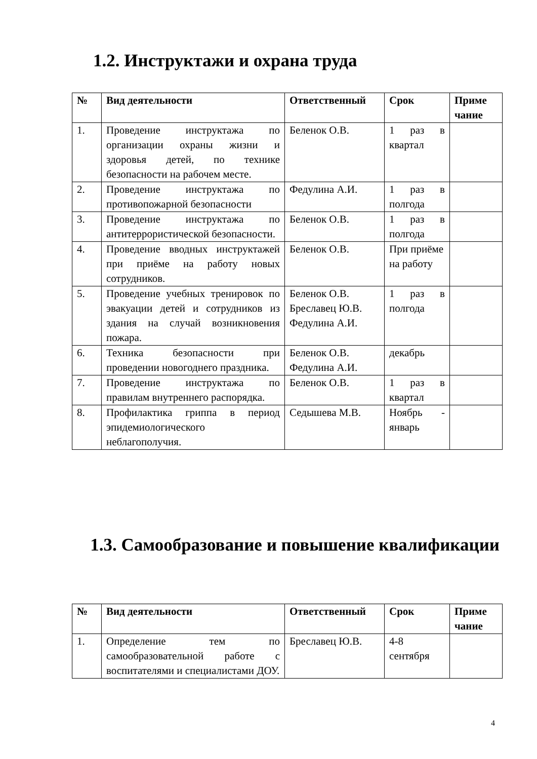1.2. Инструктажи и охрана труда
| № | Вид деятельности | Ответственный | Срок | Приме чание |
| --- | --- | --- | --- | --- |
| 1. | Проведение инструктажа по организации охраны жизни и здоровья детей, по технике безопасности на рабочем месте. | Беленок О.В. | 1 раз в квартал | |
| 2. | Проведение инструктажа по противопожарной безопасности | Федулина А.И. | 1 раз в полгода | |
| 3. | Проведение инструктажа по антитеррористической безопасности. | Беленок О.В. | 1 раз в полгода | |
| 4. | Проведение вводных инструктажей при приёме на работу новых сотрудников. | Беленок О.В. | При приёме на работу | |
| 5. | Проведение учебных тренировок по эвакуации детей и сотрудников из здания на случай возникновения пожара. | Беленок О.В. Бреславец Ю.В. Федулина А.И. | 1 раз в полгода | |
| 6. | Техника безопасности при проведении новогоднего праздника. | Беленок О.В. Федулина А.И. | декабрь | |
| 7. | Проведение инструктажа по правилам внутреннего распорядка. | Беленок О.В. | 1 раз в квартал | |
| 8. | Профилактика гриппа в период эпидемиологического неблагополучия. | Седышева М.В. | Ноябрь - январь | |
1.3. Самообразование и повышение квалификации
| № | Вид деятельности | Ответственный | Срок | Приме чание |
| --- | --- | --- | --- | --- |
| 1. | Определение тем по самообразовательной работе с воспитателями и специалистами ДОУ. | Бреславец Ю.В. | 4-8 сентября | |
4